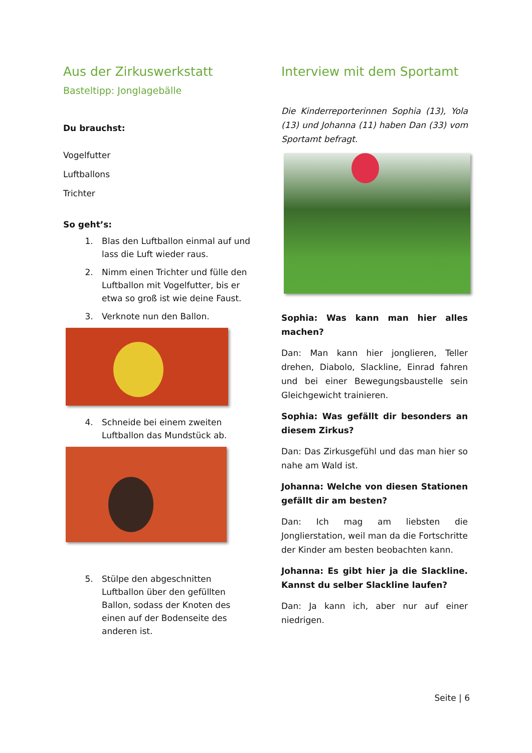Aus der Zirkuswerkstatt
Basteltipp: Jonglagebälle
Du brauchst:
Vogelfutter
Luftballons
Trichter
So geht’s:
1. Blas den Luftballon einmal auf und lass die Luft wieder raus.
2. Nimm einen Trichter und fülle den Luftballon mit Vogelfutter, bis er etwa so groß ist wie deine Faust.
3. Verknote nun den Ballon.
4. Schneide bei einem zweiten Luftballon das Mundstück ab.
5. Stülpe den abgeschnitten Luftballon über den gefüllten Ballon, sodass der Knoten des einen auf der Bodenseite des anderen ist.
Interview mit dem Sportamt
Die Kinderreporterinnen Sophia (13), Yola (13) und Johanna (11) haben Dan (33) vom Sportamt befragt.
Sophia: Was kann man hier alles machen?
Dan: Man kann hier jonglieren, Teller drehen, Diabolo, Slackline, Einrad fahren und bei einer Bewegungsbaustelle sein Gleichgewicht trainieren.
Sophia: Was gefällt dir besonders an diesem Zirkus?
Dan: Das Zirkusgefühl und das man hier so nahe am Wald ist.
Johanna: Welche von diesen Stationen gefällt dir am besten?
Dan: Ich mag am liebsten die Jonglierstation, weil man da die Fortschritte der Kinder am besten beobachten kann.
Johanna: Es gibt hier ja die Slackline. Kannst du selber Slackline laufen?
Dan: Ja kann ich, aber nur auf einer niedrigen.
Seite | 6